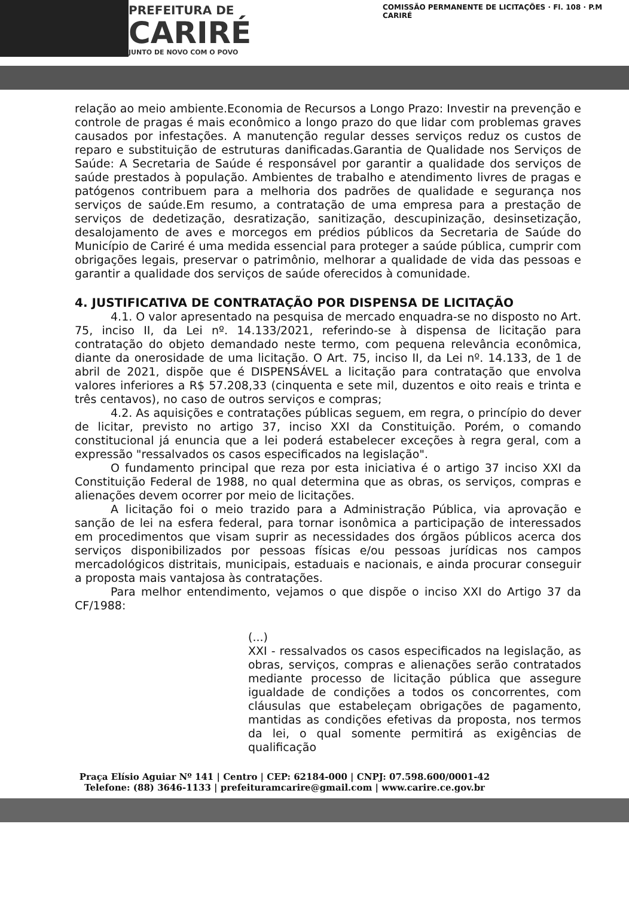PREFEITURA DE
CARIRÉ
JUNTO DE NOVO COM O POVO
COMISSÃO PERMANENTE DE LICITAÇÕES · Fl. 108 · P.M CARIRÉ
relação ao meio ambiente.Economia de Recursos a Longo Prazo: Investir na prevenção e controle de pragas é mais econômico a longo prazo do que lidar com problemas graves causados por infestações. A manutenção regular desses serviços reduz os custos de reparo e substituição de estruturas danificadas.Garantia de Qualidade nos Serviços de Saúde: A Secretaria de Saúde é responsável por garantir a qualidade dos serviços de saúde prestados à população. Ambientes de trabalho e atendimento livres de pragas e patógenos contribuem para a melhoria dos padrões de qualidade e segurança nos serviços de saúde.Em resumo, a contratação de uma empresa para a prestação de serviços de dedetização, desratização, sanitização, descupinização, desinsetização, desalojamento de aves e morcegos em prédios públicos da Secretaria de Saúde do Município de Cariré é uma medida essencial para proteger a saúde pública, cumprir com obrigações legais, preservar o patrimônio, melhorar a qualidade de vida das pessoas e garantir a qualidade dos serviços de saúde oferecidos à comunidade.
4. JUSTIFICATIVA DE CONTRATAÇÃO POR DISPENSA DE LICITAÇÃO
4.1. O valor apresentado na pesquisa de mercado enquadra-se no disposto no Art. 75, inciso II, da Lei nº. 14.133/2021, referindo-se à dispensa de licitação para contratação do objeto demandado neste termo, com pequena relevância econômica, diante da onerosidade de uma licitação. O Art. 75, inciso II, da Lei nº. 14.133, de 1 de abril de 2021, dispõe que é DISPENSÁVEL a licitação para contratação que envolva valores inferiores a R$ 57.208,33 (cinquenta e sete mil, duzentos e oito reais e trinta e três centavos), no caso de outros serviços e compras;
4.2. As aquisições e contratações públicas seguem, em regra, o princípio do dever de licitar, previsto no artigo 37, inciso XXI da Constituição. Porém, o comando constitucional já enuncia que a lei poderá estabelecer exceções à regra geral, com a expressão "ressalvados os casos especificados na legislação".
O fundamento principal que reza por esta iniciativa é o artigo 37 inciso XXI da Constituição Federal de 1988, no qual determina que as obras, os serviços, compras e alienações devem ocorrer por meio de licitações.
A licitação foi o meio trazido para a Administração Pública, via aprovação e sanção de lei na esfera federal, para tornar isonômica a participação de interessados em procedimentos que visam suprir as necessidades dos órgãos públicos acerca dos serviços disponibilizados por pessoas físicas e/ou pessoas jurídicas nos campos mercadológicos distritais, municipais, estaduais e nacionais, e ainda procurar conseguir a proposta mais vantajosa às contratações.
Para melhor entendimento, vejamos o que dispõe o inciso XXI do Artigo 37 da CF/1988:
(...)
XXI - ressalvados os casos especificados na legislação, as obras, serviços, compras e alienações serão contratados mediante processo de licitação pública que assegure igualdade de condições a todos os concorrentes, com cláusulas que estabeleçam obrigações de pagamento, mantidas as condições efetivas da proposta, nos termos da lei, o qual somente permitirá as exigências de qualificação
Praça Elísio Aguiar Nº 141 | Centro | CEP: 62184-000 | CNPJ: 07.598.600/0001-42
Telefone: (88) 3646-1133 | prefeituramcarire@gmail.com | www.carire.ce.gov.br